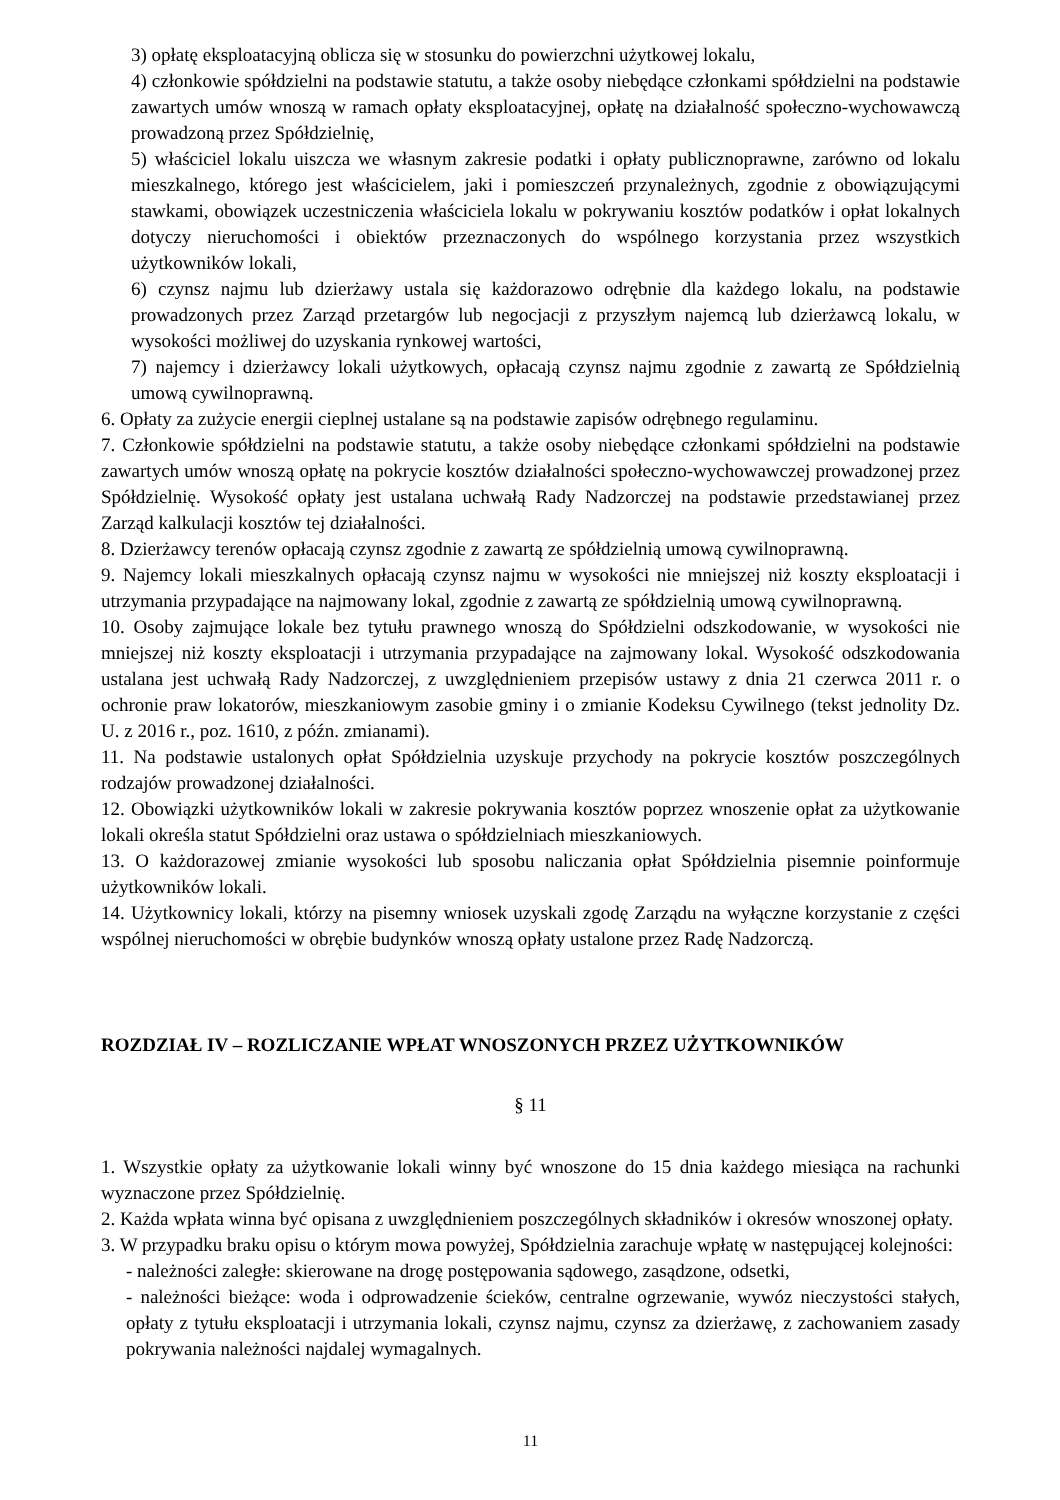3) opłatę eksploatacyjną oblicza się w stosunku do powierzchni użytkowej lokalu,
4) członkowie spółdzielni na podstawie statutu, a także osoby niebędące członkami spółdzielni na podstawie zawartych umów wnoszą w ramach opłaty eksploatacyjnej, opłatę na działalność społeczno-wychowawczą prowadzoną przez Spółdzielnię,
5) właściciel lokalu uiszcza we własnym zakresie podatki i opłaty publicznoprawne, zarówno od lokalu mieszkalnego, którego jest właścicielem, jaki i pomieszczeń przynależnych, zgodnie z obowiązującymi stawkami, obowiązek uczestniczenia właściciela lokalu w pokrywaniu kosztów podatków i opłat lokalnych dotyczy nieruchomości i obiektów przeznaczonych do wspólnego korzystania przez wszystkich użytkowników lokali,
6) czynsz najmu lub dzierżawy ustala się każdorazowo odrębnie dla każdego lokalu, na podstawie prowadzonych przez Zarząd przetargów lub negocjacji z przyszłym najemcą lub dzierżawcą lokalu, w wysokości możliwej do uzyskania rynkowej wartości,
7) najemcy i dzierżawcy lokali użytkowych, opłacają czynsz najmu zgodnie z zawartą ze Spółdzielnią umową cywilnoprawną.
6. Opłaty za zużycie energii cieplnej ustalane są na podstawie zapisów odrębnego regulaminu.
7. Członkowie spółdzielni na podstawie statutu, a także osoby niebędące członkami spółdzielni na podstawie zawartych umów wnoszą opłatę na pokrycie kosztów działalności społeczno-wychowawczej prowadzonej przez Spółdzielnię. Wysokość opłaty jest ustalana uchwałą Rady Nadzorczej na podstawie przedstawianej przez Zarząd kalkulacji kosztów tej działalności.
8. Dzierżawcy terenów opłacają czynsz zgodnie z zawartą ze spółdzielnią umową cywilnoprawną.
9. Najemcy lokali mieszkalnych opłacają czynsz najmu w wysokości nie mniejszej niż koszty eksploatacji i utrzymania przypadające na najmowany lokal, zgodnie z zawartą ze spółdzielnią umową cywilnoprawną.
10. Osoby zajmujące lokale bez tytułu prawnego wnoszą do Spółdzielni odszkodowanie, w wysokości nie mniejszej niż koszty eksploatacji i utrzymania przypadające na zajmowany lokal. Wysokość odszkodowania ustalana jest uchwałą Rady Nadzorczej, z uwzględnieniem przepisów ustawy z dnia 21 czerwca 2011 r. o ochronie praw lokatorów, mieszkaniowym zasobie gminy i o zmianie Kodeksu Cywilnego (tekst jednolity Dz. U. z 2016 r., poz. 1610, z późn. zmianami).
11. Na podstawie ustalonych opłat Spółdzielnia uzyskuje przychody na pokrycie kosztów poszczególnych rodzajów prowadzonej działalności.
12. Obowiązki użytkowników lokali w zakresie pokrywania kosztów poprzez wnoszenie opłat za użytkowanie lokali określa statut Spółdzielni oraz ustawa o spółdzielniach mieszkaniowych.
13. O każdorazowej zmianie wysokości lub sposobu naliczania opłat Spółdzielnia pisemnie poinformuje użytkowników lokali.
14. Użytkownicy lokali, którzy na pisemny wniosek uzyskali zgodę Zarządu na wyłączne korzystanie z części wspólnej nieruchomości w obrębie budynków wnoszą opłaty ustalone przez Radę Nadzorczą.
ROZDZIAŁ IV – ROZLICZANIE WPŁAT WNOSZONYCH PRZEZ UŻYTKOWNIKÓW
§ 11
1. Wszystkie opłaty za użytkowanie lokali winny być wnoszone do 15 dnia każdego miesiąca na rachunki wyznaczone przez Spółdzielnię.
2. Każda wpłata winna być opisana z uwzględnieniem poszczególnych składników i okresów wnoszonej opłaty.
3. W przypadku braku opisu o którym mowa powyżej, Spółdzielnia zarachuje wpłatę w następującej kolejności:
- należności zaległe: skierowane na drogę postępowania sądowego, zasądzone, odsetki,
- należności bieżące: woda i odprowadzenie ścieków, centralne ogrzewanie, wywóz nieczystości stałych, opłaty z tytułu eksploatacji i utrzymania lokali, czynsz najmu, czynsz za dzierżawę, z zachowaniem zasady pokrywania należności najdalej wymagalnych.
11